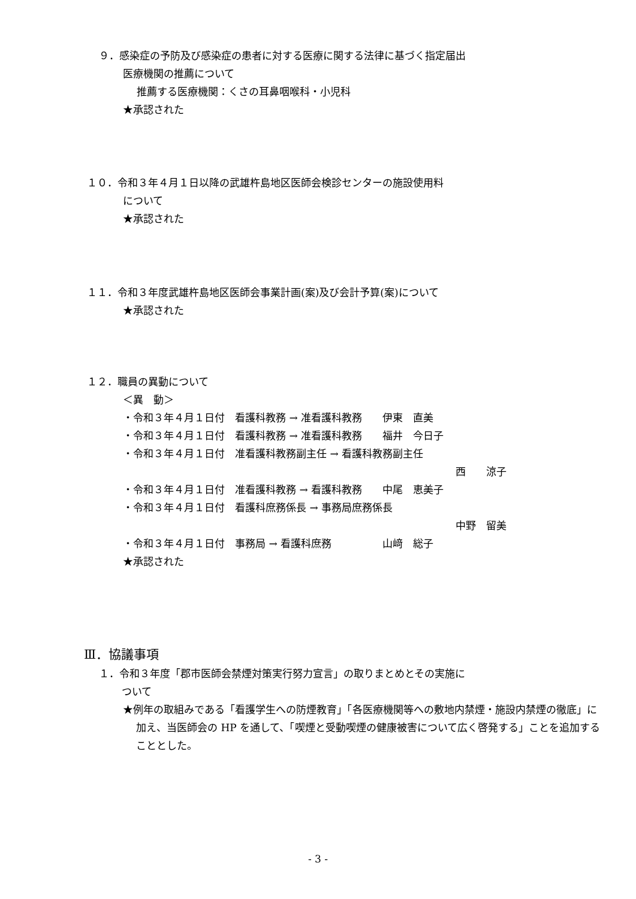９．感染症の予防及び感染症の患者に対する医療に関する法律に基づく指定届出
医療機関の推薦について
推薦する医療機関：くさの耳鼻咽喉科・小児科
★承認された
１０．令和３年４月１日以降の武雄杵島地区医師会検診センターの施設使用料
について
★承認された
１１．令和３年度武雄杵島地区医師会事業計画(案)及び会計予算(案)について
★承認された
１２．職員の異動について
＜異　動＞
・令和３年４月１日付　看護科教務 → 准看護科教務　　伊東　直美
・令和３年４月１日付　看護科教務 → 准看護科教務　　福井　今日子
・令和３年４月１日付　准看護科教務副主任 → 看護科教務副主任
西　　涼子
・令和３年４月１日付　准看護科教務 → 看護科教務　　中尾　恵美子
・令和３年４月１日付　看護科庶務係長 → 事務局庶務係長
中野　留美
・令和３年４月１日付　事務局 → 看護科庶務　　　　　山﨑　総子
★承認された
Ⅲ．協議事項
１．令和３年度「郡市医師会禁煙対策実行努力宣言」の取りまとめとその実施に
ついて
★例年の取組みである「看護学生への防煙教育」「各医療機関等への敷地内禁煙・施設内禁煙の徹底」に加え、当医師会の HP を通して、「喫煙と受動喫煙の健康被害について広く啓発する」ことを追加することとした。
- 3 -